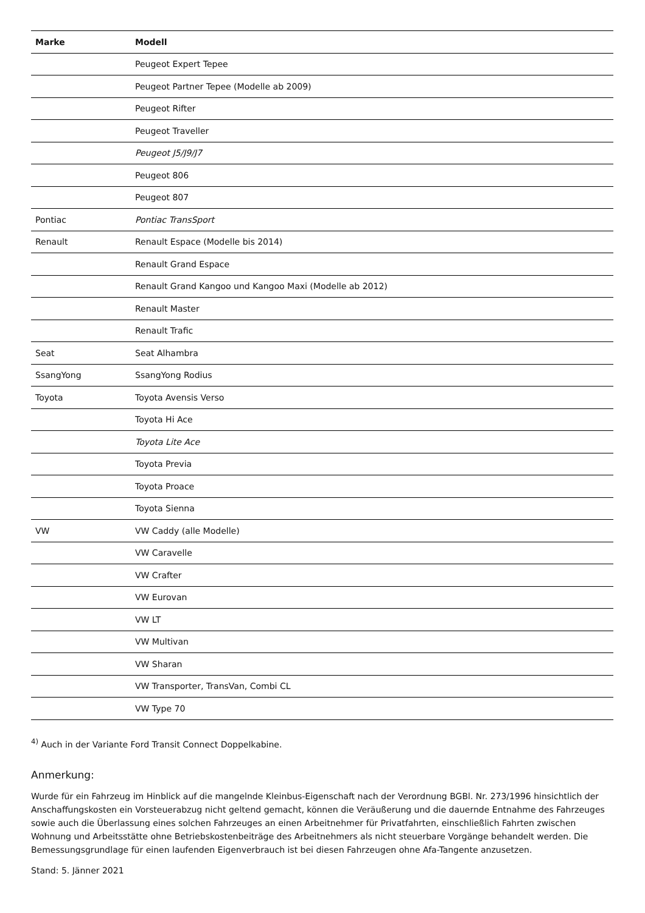| Marke | Modell |
| --- | --- |
| | Peugeot Expert Tepee |
| | Peugeot Partner Tepee (Modelle ab 2009) |
| | Peugeot Rifter |
| | Peugeot Traveller |
| | Peugeot J5/J9/J7 |
| | Peugeot 806 |
| | Peugeot 807 |
| Pontiac | Pontiac TransSport |
| Renault | Renault Espace (Modelle bis 2014) |
| | Renault Grand Espace |
| | Renault Grand Kangoo und Kangoo Maxi (Modelle ab 2012) |
| | Renault Master |
| | Renault Trafic |
| Seat | Seat Alhambra |
| SsangYong | SsangYong Rodius |
| Toyota | Toyota Avensis Verso |
| | Toyota Hi Ace |
| | Toyota Lite Ace |
| | Toyota Previa |
| | Toyota Proace |
| | Toyota Sienna |
| VW | VW Caddy (alle Modelle) |
| | VW Caravelle |
| | VW Crafter |
| | VW Eurovan |
| | VW LT |
| | VW Multivan |
| | VW Sharan |
| | VW Transporter, TransVan, Combi CL |
| | VW Type 70 |
<sup>4)</sup> Auch in der Variante Ford Transit Connect Doppelkabine.
Anmerkung:
Wurde für ein Fahrzeug im Hinblick auf die mangelnde Kleinbus-Eigenschaft nach der Verordnung BGBl. Nr. 273/1996 hinsichtlich der Anschaffungskosten ein Vorsteuerabzug nicht geltend gemacht, können die Veräußerung und die dauernde Entnahme des Fahrzeuges sowie auch die Überlassung eines solchen Fahrzeuges an einen Arbeitnehmer für Privatfahrten, einschließlich Fahrten zwischen Wohnung und Arbeitsstätte ohne Betriebskostenbeiträge des Arbeitnehmers als nicht steuerbare Vorgänge behandelt werden. Die Bemessungsgrundlage für einen laufenden Eigenverbrauch ist bei diesen Fahrzeugen ohne Afa-Tangente anzusetzen.
Stand: 5. Jänner 2021